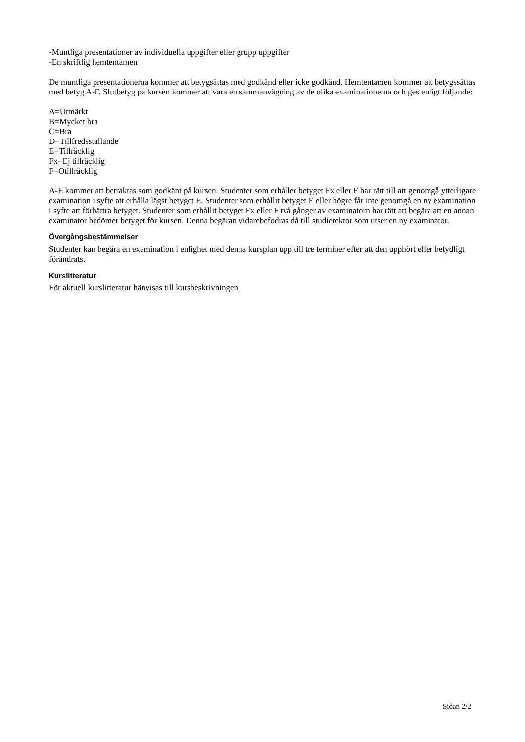-Muntliga presentationer av individuella uppgifter eller grupp uppgifter
-En skriftlig hemtentamen
De muntliga presentationerna kommer att betygsättas med godkänd eller icke godkänd. Hemtentamen kommer att betygssättas med betyg A-F. Slutbetyg på kursen kommer att vara en sammanvägning av de olika examinationerna och ges enligt följande:
A=Utmärkt
B=Mycket bra
C=Bra
D=Tillfredsställande
E=Tillräcklig
Fx=Ej tillräcklig
F=Otillräcklig
A-E kommer att betraktas som godkänt på kursen. Studenter som erhåller betyget Fx eller F har rätt till att genomgå ytterligare examination i syfte att erhålla lägst betyget E. Studenter som erhållit betyget E eller högre får inte genomgå en ny examination i syfte att förbättra betyget. Studenter som erhållit betyget Fx eller F två gånger av examinatorn har rätt att begära att en annan examinator bedömer betyget för kursen. Denna begäran vidarebefodras då till studierektor som utser en ny examinator.
Övergångsbestämmelser
Studenter kan begära en examination i enlighet med denna kursplan upp till tre terminer efter att den upphört eller betydligt förändrats.
Kurslitteratur
För aktuell kurslitteratur hänvisas till kursbeskrivningen.
Sidan 2/2